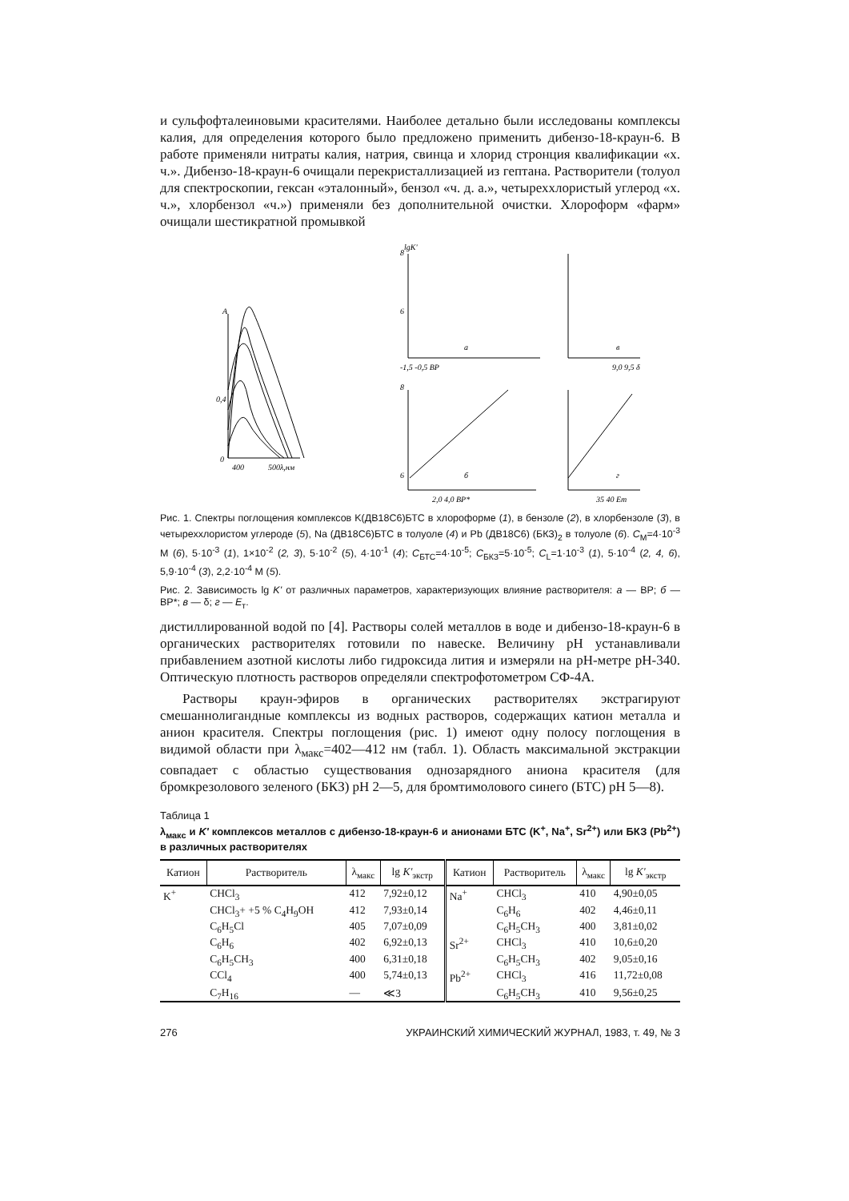и сульфофталеиновыми красителями. Наиболее детально были исследованы комплексы калия, для определения которого было предложено применить дибензо-18-краун-6. В работе применяли нитраты калия, натрия, свинца и хлорид стронция квалификации «х. ч.». Дибензо-18-краун-6 очищали перекристаллизацией из гептана. Растворители (толуол для спектроскопии, гексан «эталонный», бензол «ч. д. а.», четыреххлористый углерод «х. ч.», хлорбензол «ч.») применяли без дополнительной очистки. Хлороформ «фарм» очищали шестикратной промывкой
A
0,4
0
400
500λ,нм
lgK'
8
6
-1,5 -0,5 ВР
а
9,0 9,5 δ
в
8
6
б
2,0 4,0 ВР*
г
35 40 Eт
Рис. 1. Спектры поглощения комплексов K(ДВ18С6)БТС в хлороформе (1), в бензоле (2), в хлорбензоле (3), в четыреххлористом углероде (5), Na (ДВ18С6)БТС в толуоле (4) и Pb (ДВ18С6) (БКЗ)<sub>2</sub> в толуоле (6). C<sub>M</sub>=4·10<sup>-3</sup> M (6), 5·10<sup>-3</sup> (1), 1×10<sup>-2</sup> (2, 3), 5·10<sup>-2</sup> (5), 4·10<sup>-1</sup> (4); C<sub>БТС</sub>=4·10<sup>-5</sup>; C<sub>БКЗ</sub>=5·10<sup>-5</sup>; C<sub>L</sub>=1·10<sup>-3</sup> (1), 5·10<sup>-4</sup> (2, 4, 6), 5,9·10<sup>-4</sup> (3), 2,2·10<sup>-4</sup> M (5).
Рис. 2. Зависимость lg K' от различных параметров, характеризующих влияние растворителя: а — ВР; б — ВР*; в — δ; г — E<sub>т</sub>.
дистиллированной водой по [4]. Растворы солей металлов в воде и дибензо-18-краун-6 в органических растворителях готовили по навеске. Величину рН устанавливали прибавлением азотной кислоты либо гидроксида лития и измеряли на рН-метре рН-340. Оптическую плотность растворов определяли спектрофотометром СФ-4А.
Растворы краун-эфиров в органических растворителях экстрагируют смешаннолигандные комплексы из водных растворов, содержащих катион металла и анион красителя. Спектры поглощения (рис. 1) имеют одну полосу поглощения в видимой области при λ<sub>макс</sub>=402—412 нм (табл. 1). Область максимальной экстракции совпадает с областью существования однозарядного аниона красителя (для бромкрезолового зеленого (БКЗ) рН 2—5, для бромтимолового синего (БТС) рН 5—8).
Таблица 1
λ<sub>макс</sub> и K' комплексов металлов с дибензо-18-краун-6 и анионами БТС (K<sup>+</sup>, Na<sup>+</sup>, Sr<sup>2+</sup>) или БКЗ (Pb<sup>2+</sup>) в различных растворителях
| Катион | Растворитель | λ<sub>макс</sub> | lg K'<sub>экстр</sub> | Катион | Растворитель | λ<sub>макс</sub> | lg K'<sub>экстр</sub> |
| --- | --- | --- | --- | --- | --- | --- | --- |
| K<sup>+</sup> | CHCl<sub>3</sub> | 412 | 7,92±0,12 | Na<sup>+</sup> | CHCl<sub>3</sub> | 410 | 4,90±0,05 |
| | CHCl<sub>3</sub>+ +5 % C<sub>4</sub>H<sub>9</sub>OH | 412 | 7,93±0,14 | | C<sub>6</sub>H<sub>6</sub> | 402 | 4,46±0,11 |
| | C<sub>6</sub>H<sub>5</sub>Cl | 405 | 7,07±0,09 | | C<sub>6</sub>H<sub>5</sub>CH<sub>3</sub> | 400 | 3,81±0,02 |
| | C<sub>6</sub>H<sub>6</sub> | 402 | 6,92±0,13 | Sr<sup>2+</sup> | CHCl<sub>3</sub> | 410 | 10,6±0,20 |
| | C<sub>6</sub>H<sub>5</sub>CH<sub>3</sub> | 400 | 6,31±0,18 | | C<sub>6</sub>H<sub>5</sub>CH<sub>3</sub> | 402 | 9,05±0,16 |
| | CCl<sub>4</sub> | 400 | 5,74±0,13 | Pb<sup>2+</sup> | CHCl<sub>3</sub> | 416 | 11,72±0,08 |
| | C<sub>7</sub>H<sub>16</sub> | — | ≪3 | | C<sub>6</sub>H<sub>5</sub>CH<sub>3</sub> | 410 | 9,56±0,25 |
276 УКРАИНСКИЙ ХИМИЧЕСКИЙ ЖУРНАЛ, 1983, т. 49, № 3